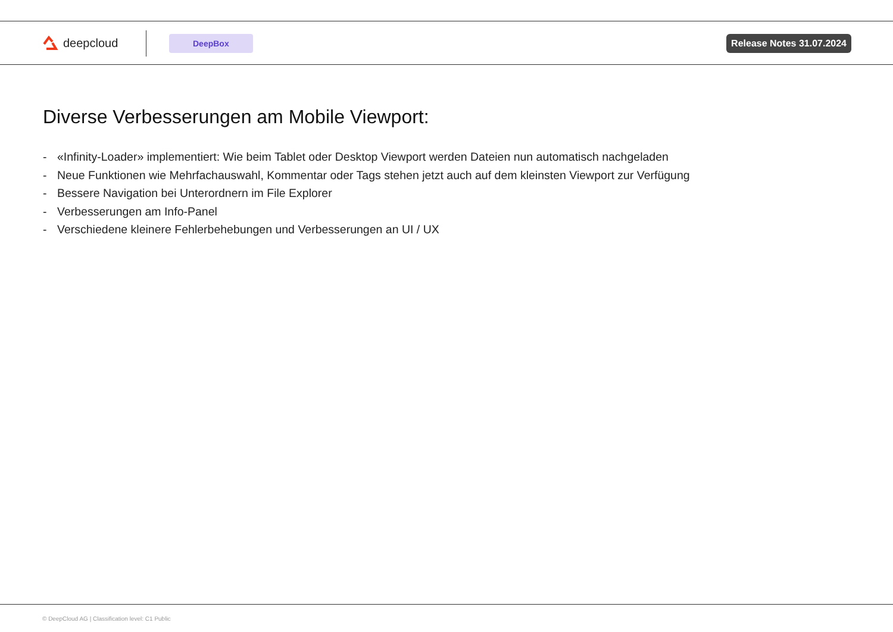deepcloud
DeepBox Release Notes 31.07.2024
Diverse Verbesserungen am Mobile Viewport:
- «Infinity-Loader» implementiert: Wie beim Tablet oder Desktop Viewport werden Dateien nun automatisch nachgeladen
- Neue Funktionen wie Mehrfachauswahl, Kommentar oder Tags stehen jetzt auch auf dem kleinsten Viewport zur Verfügung
- Bessere Navigation bei Unterordnern im File Explorer
- Verbesserungen am Info-Panel
- Verschiedene kleinere Fehlerbehebungen und Verbesserungen an UI / UX
© DeepCloud AG | Classification level: C1 Public